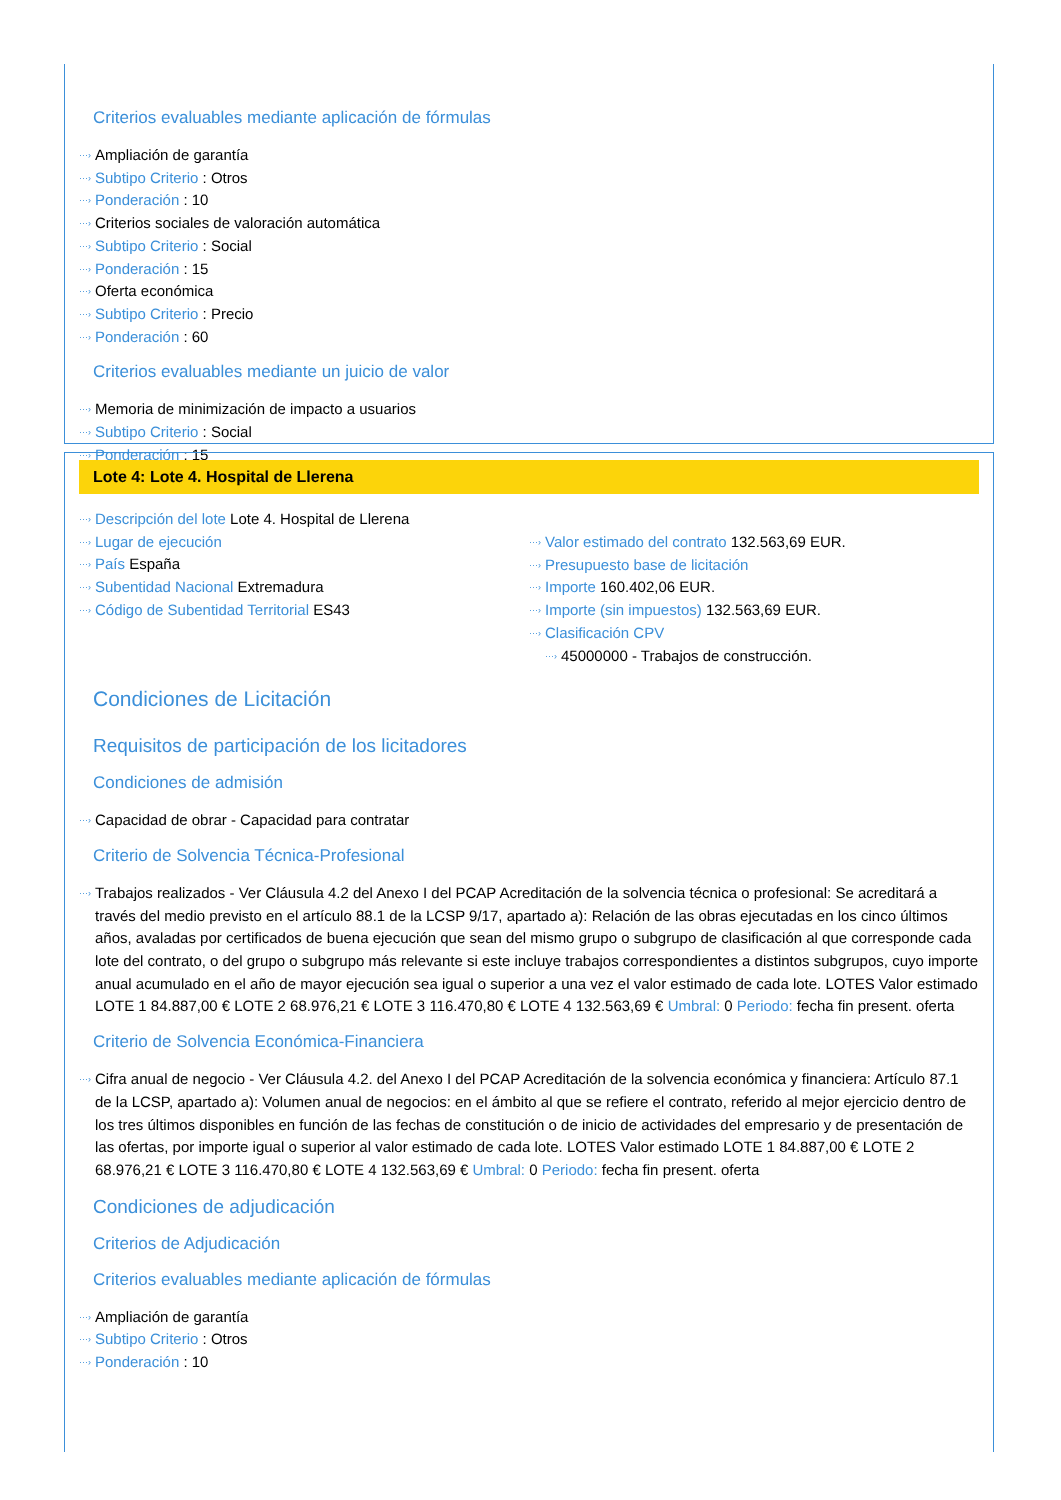Criterios evaluables mediante aplicación de fórmulas
···› Ampliación de garantía
···› Subtipo Criterio : Otros
···› Ponderación : 10
···› Criterios sociales de valoración automática
···› Subtipo Criterio : Social
···› Ponderación : 15
···› Oferta económica
···› Subtipo Criterio : Precio
···› Ponderación : 60
Criterios evaluables mediante un juicio de valor
···› Memoria de minimización de impacto a usuarios
···› Subtipo Criterio : Social
···› Ponderación : 15
Lote 4: Lote 4. Hospital de Llerena
···› Descripción del lote Lote 4. Hospital de Llerena
···› Lugar de ejecución
···› País España
···› Subentidad Nacional Extremadura
···› Código de Subentidad Territorial ES43
···› Valor estimado del contrato 132.563,69 EUR.
···› Presupuesto base de licitación
···› Importe 160.402,06 EUR.
···› Importe (sin impuestos) 132.563,69 EUR.
···› Clasificación CPV
···› 45000000 - Trabajos de construcción.
Condiciones de Licitación
Requisitos de participación de los licitadores
Condiciones de admisión
···› Capacidad de obrar - Capacidad para contratar
Criterio de Solvencia Técnica-Profesional
···› Trabajos realizados - Ver Cláusula 4.2 del Anexo I del PCAP Acreditación de la solvencia técnica o profesional: Se acreditará a través del medio previsto en el artículo 88.1 de la LCSP 9/17, apartado a): Relación de las obras ejecutadas en los cinco últimos años, avaladas por certificados de buena ejecución que sean del mismo grupo o subgrupo de clasificación al que corresponde cada lote del contrato, o del grupo o subgrupo más relevante si este incluye trabajos correspondientes a distintos subgrupos, cuyo importe anual acumulado en el año de mayor ejecución sea igual o superior a una vez el valor estimado de cada lote. LOTES Valor estimado LOTE 1 84.887,00 € LOTE 2 68.976,21 € LOTE 3 116.470,80 € LOTE 4 132.563,69 € Umbral: 0 Periodo: fecha fin present. oferta
Criterio de Solvencia Económica-Financiera
···› Cifra anual de negocio - Ver Cláusula 4.2. del Anexo I del PCAP Acreditación de la solvencia económica y financiera: Artículo 87.1 de la LCSP, apartado a): Volumen anual de negocios: en el ámbito al que se refiere el contrato, referido al mejor ejercicio dentro de los tres últimos disponibles en función de las fechas de constitución o de inicio de actividades del empresario y de presentación de las ofertas, por importe igual o superior al valor estimado de cada lote. LOTES Valor estimado LOTE 1 84.887,00 € LOTE 2 68.976,21 € LOTE 3 116.470,80 € LOTE 4 132.563,69 € Umbral: 0 Periodo: fecha fin present. oferta
Condiciones de adjudicación
Criterios de Adjudicación
Criterios evaluables mediante aplicación de fórmulas
···› Ampliación de garantía
···› Subtipo Criterio : Otros
···› Ponderación : 10